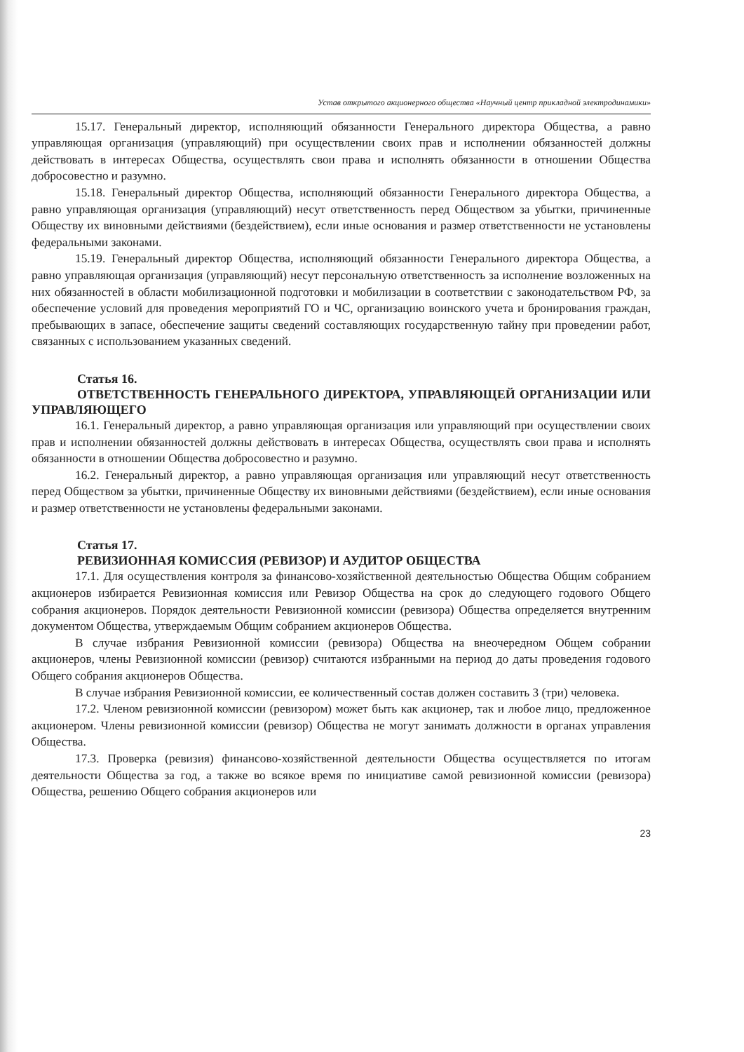Устав открытого акционерного общества «Научный центр прикладной электродинамики»
15.17. Генеральный директор, исполняющий обязанности Генерального директора Общества, а равно управляющая организация (управляющий) при осуществлении своих прав и исполнении обязанностей должны действовать в интересах Общества, осуществлять свои права и исполнять обязанности в отношении Общества добросовестно и разумно.
15.18. Генеральный директор Общества, исполняющий обязанности Генерального директора Общества, а равно управляющая организация (управляющий) несут ответственность перед Обществом за убытки, причиненные Обществу их виновными действиями (бездействием), если иные основания и размер ответственности не установлены федеральными законами.
15.19. Генеральный директор Общества, исполняющий обязанности Генерального директора Общества, а равно управляющая организация (управляющий) несут персональную ответственность за исполнение возложенных на них обязанностей в области мобилизационной подготовки и мобилизации в соответствии с законодательством РФ, за обеспечение условий для проведения мероприятий ГО и ЧС, организацию воинского учета и бронирования граждан, пребывающих в запасе, обеспечение защиты сведений составляющих государственную тайну при проведении работ, связанных с использованием указанных сведений.
Статья 16.
ОТВЕТСТВЕННОСТЬ ГЕНЕРАЛЬНОГО ДИРЕКТОРА, УПРАВЛЯЮЩЕЙ ОРГАНИЗАЦИИ ИЛИ УПРАВЛЯЮЩЕГО
16.1. Генеральный директор, а равно управляющая организация или управляющий при осуществлении своих прав и исполнении обязанностей должны действовать в интересах Общества, осуществлять свои права и исполнять обязанности в отношении Общества добросовестно и разумно.
16.2. Генеральный директор, а равно управляющая организация или управляющий несут ответственность перед Обществом за убытки, причиненные Обществу их виновными действиями (бездействием), если иные основания и размер ответственности не установлены федеральными законами.
Статья 17.
РЕВИЗИОННАЯ КОМИССИЯ (РЕВИЗОР) И АУДИТОР ОБЩЕСТВА
17.1. Для осуществления контроля за финансово-хозяйственной деятельностью Общества Общим собранием акционеров избирается Ревизионная комиссия или Ревизор Общества на срок до следующего годового Общего собрания акционеров. Порядок деятельности Ревизионной комиссии (ревизора) Общества определяется внутренним документом Общества, утверждаемым Общим собранием акционеров Общества.
В случае избрания Ревизионной комиссии (ревизора) Общества на внеочередном Общем собрании акционеров, члены Ревизионной комиссии (ревизор) считаются избранными на период до даты проведения годового Общего собрания акционеров Общества.
В случае избрания Ревизионной комиссии, ее количественный состав должен составить 3 (три) человека.
17.2. Членом ревизионной комиссии (ревизором) может быть как акционер, так и любое лицо, предложенное акционером. Члены ревизионной комиссии (ревизор) Общества не могут занимать должности в органах управления Общества.
17.3. Проверка (ревизия) финансово-хозяйственной деятельности Общества осуществляется по итогам деятельности Общества за год, а также во всякое время по инициативе самой ревизионной комиссии (ревизора) Общества, решению Общего собрания акционеров или
23